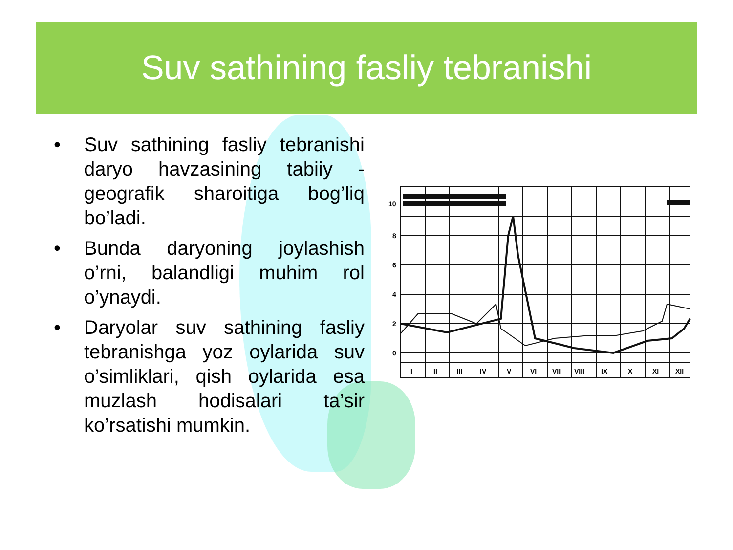Suv sathining fasliy tebranishi
• Suv sathining fasliy tebranishi daryo havzasining tabiiy - geografik sharoitiga bog’liq bo’ladi.
• Bunda daryoning joylashish o’rni, balandligi muhim rol o’ynaydi.
• Daryolar suv sathining fasliy tebranishga yoz oylarida suv o’simliklari, qish oylarida esa muzlash hodisalari ta’sir ko’rsatishi mumkin.
10
8
6
4
2
0
I
II
III
IV
V
VI
VII
VIII
IX
X
XI
XII